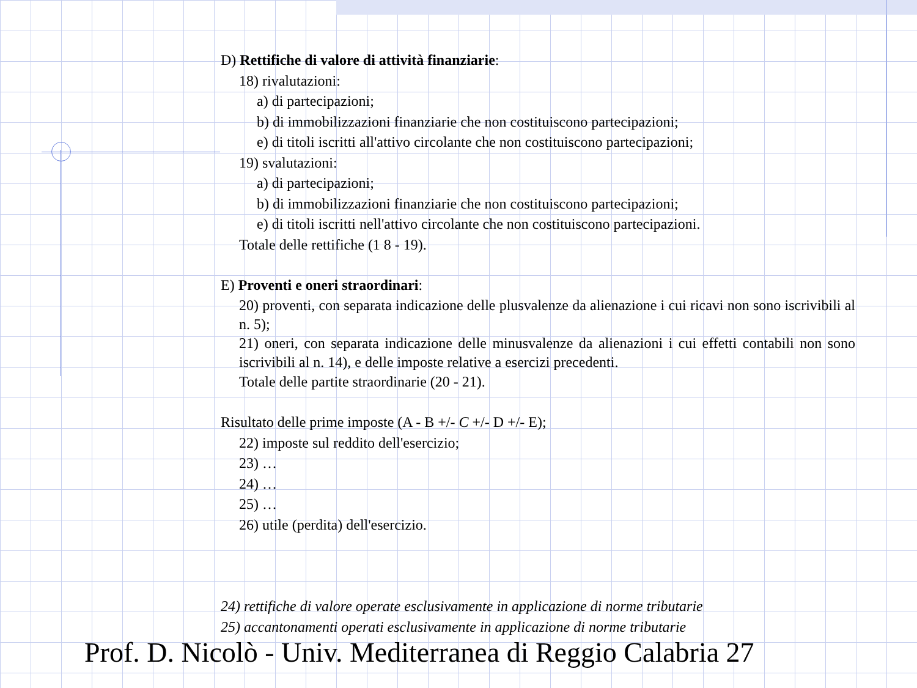D) Rettifiche di valore di attività finanziarie:
18) rivalutazioni:
a) di partecipazioni;
b) di immobilizzazioni finanziarie che non costituiscono partecipazioni;
e) di titoli iscritti all'attivo circolante che non costituiscono partecipazioni;
19) svalutazioni:
a) di partecipazioni;
b) di immobilizzazioni finanziarie che non costituiscono partecipazioni;
e) di titoli iscritti nell'attivo circolante che non costituiscono partecipazioni.
Totale delle rettifiche (1 8 - 19).
E) Proventi e oneri straordinari:
20) proventi, con separata indicazione delle plusvalenze da alienazione i cui ricavi non sono iscrivibili al n. 5);
21) oneri, con separata indicazione delle minusvalenze da alienazioni i cui effetti contabili non sono iscrivibili al n. 14), e delle imposte relative a esercizi precedenti.
Totale delle partite straordinarie (20 - 21).
Risultato delle prime imposte (A - B +/- C +/- D +/- E);
22) imposte sul reddito dell'esercizio;
23) …
24) …
25) …
26) utile (perdita) dell'esercizio.
24) rettifiche di valore operate esclusivamente in applicazione di norme tributarie
25) accantonamenti operati esclusivamente in applicazione di norme tributarie
Prof. D. Nicolò - Univ. Mediterranea di Reggio Calabria 27